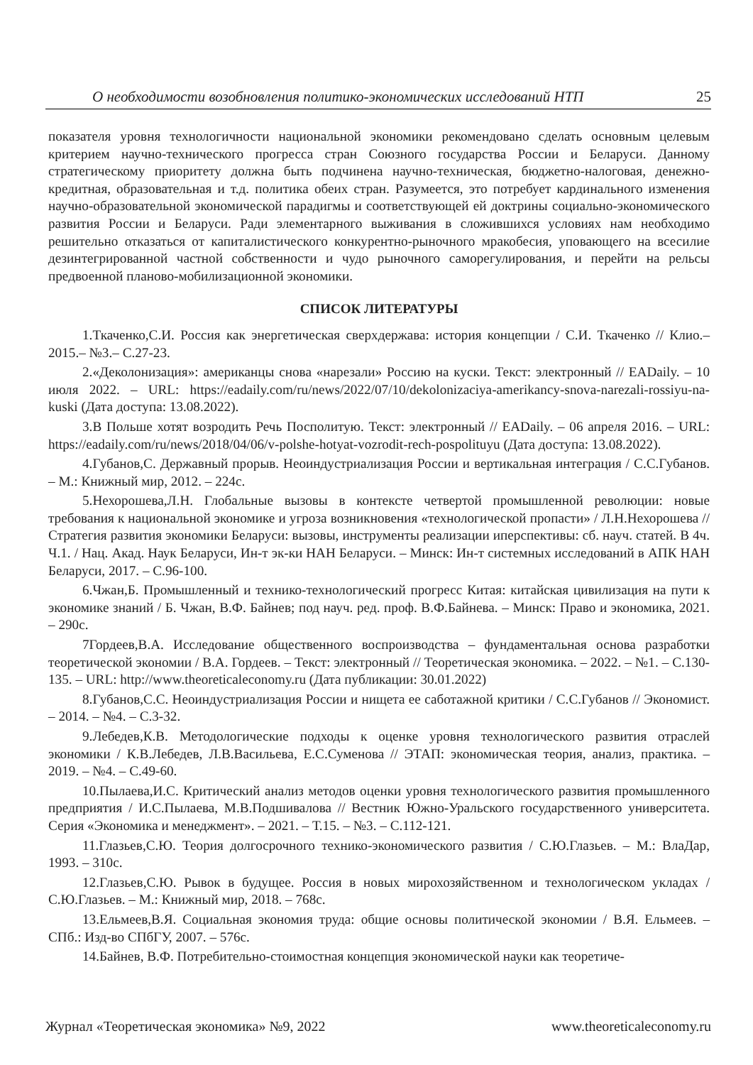О необходимости возобновления политико-экономических исследований НТП 25
показателя уровня технологичности национальной экономики рекомендовано сделать основным целевым критерием научно-технического прогресса стран Союзного государства России и Беларуси. Данному стратегическому приоритету должна быть подчинена научно-техническая, бюджетно-налоговая, денежно-кредитная, образовательная и т.д. политика обеих стран. Разумеется, это потребует кардинального изменения научно-образовательной экономической парадигмы и соответствующей ей доктрины социально-экономического развития России и Беларуси. Ради элементарного выживания в сложившихся условиях нам необходимо решительно отказаться от капиталистического конкурентно-рыночного мракобесия, уповающего на всесилие дезинтегрированной частной собственности и чудо рыночного саморегулирования, и перейти на рельсы предвоенной планово-мобилизационной экономики.
СПИСОК ЛИТЕРАТУРЫ
1.Ткаченко,С.И. Россия как энергетическая сверхдержава: история концепции / С.И. Ткаченко // Клио.– 2015.– №3.– С.27-23.
2.«Деколонизация»: американцы снова «нарезали» Россию на куски. Текст: электронный // EADaily. – 10 июля 2022. – URL: https://eadaily.com/ru/news/2022/07/10/dekolonizaciya-amerikancy-snova-narezali-rossiyu-na-kuski (Дата доступа: 13.08.2022).
3.В Польше хотят возродить Речь Посполитую. Текст: электронный // EADaily. – 06 апреля 2016. – URL: https://eadaily.com/ru/news/2018/04/06/v-polshe-hotyat-vozrodit-rech-pospolituyu (Дата доступа: 13.08.2022).
4.Губанов,С. Державный прорыв. Неоиндустриализация России и вертикальная интеграция / С.С.Губанов. – М.: Книжный мир, 2012. – 224с.
5.Нехорошева,Л.Н. Глобальные вызовы в контексте четвертой промышленной революции: новые требования к национальной экономике и угроза возникновения «технологической пропасти» / Л.Н.Нехорошева // Стратегия развития экономики Беларуси: вызовы, инструменты реализации иперспективы: сб. науч. статей. В 4ч. Ч.1. / Нац. Акад. Наук Беларуси, Ин-т эк-ки НАН Беларуси. – Минск: Ин-т системных исследований в АПК НАН Беларуси, 2017. – С.96-100.
6.Чжан,Б. Промышленный и технико-технологический прогресс Китая: китайская цивилизация на пути к экономике знаний / Б. Чжан, В.Ф. Байнев; под науч. ред. проф. В.Ф.Байнева. – Минск: Право и экономика, 2021. – 290с.
7Гордеев,В.А. Исследование общественного воспроизводства – фундаментальная основа разработки теоретической экономии / В.А. Гордеев. – Текст: электронный // Теоретическая экономика. – 2022. – №1. – С.130-135. – URL: http://www.theoreticaleconomy.ru (Дата публикации: 30.01.2022)
8.Губанов,С.С. Неоиндустриализация России и нищета ее саботажной критики / С.С.Губанов // Экономист. – 2014. – №4. – С.3-32.
9.Лебедев,К.В. Методологические подходы к оценке уровня технологического развития отраслей экономики / К.В.Лебедев, Л.В.Васильева, Е.С.Суменова // ЭТАП: экономическая теория, анализ, практика. – 2019. – №4. – С.49-60.
10.Пылаева,И.С. Критический анализ методов оценки уровня технологического развития промышленного предприятия / И.С.Пылаева, М.В.Подшивалова // Вестник Южно-Уральского государственного университета. Серия «Экономика и менеджмент». – 2021. – Т.15. – №3. – С.112-121.
11.Глазьев,С.Ю. Теория долгосрочного технико-экономического развития / С.Ю.Глазьев. – М.: ВлаДар, 1993. – 310с.
12.Глазьев,С.Ю. Рывок в будущее. Россия в новых мирохозяйственном и технологическом укладах / С.Ю.Глазьев. – М.: Книжный мир, 2018. – 768с.
13.Ельмеев,В.Я. Социальная экономия труда: общие основы политической экономии / В.Я. Ельмеев. – СПб.: Изд-во СПбГУ, 2007. – 576с.
14.Байнев, В.Ф. Потребительно-стоимостная концепция экономической науки как теоретиче-
Журнал «Теоретическая экономика» №9, 2022 www.theoreticaleconomy.ru